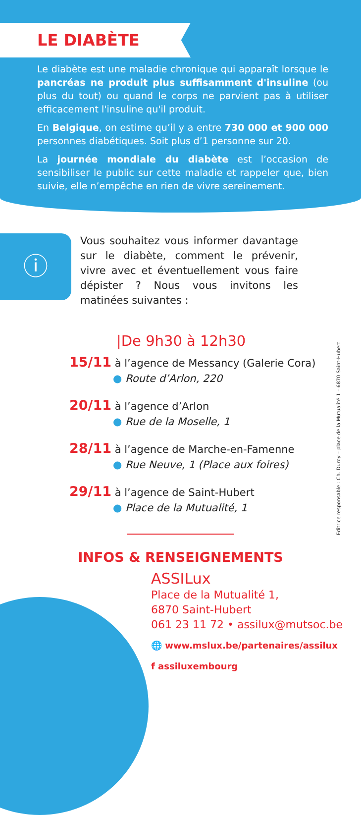LE DIABÈTE
Le diabète est une maladie chronique qui apparaît lorsque le pancréas ne produit plus suffisamment d'insuline (ou plus du tout) ou quand le corps ne parvient pas à utiliser efficacement l'insuline qu'il produit.
En Belgique, on estime qu’il y a entre 730 000 et 900 000 personnes diabétiques. Soit plus d’1 personne sur 20.
La journée mondiale du diabète est l’occasion de sensibiliser le public sur cette maladie et rappeler que, bien suivie, elle n’empêche en rien de vivre sereinement.
ⓘ
Vous souhaitez vous informer davantage sur le diabète, comment le prévenir, vivre avec et éventuellement vous faire dépister ? Nous vous invitons les matinées suivantes :
|De 9h30 à 12h30
15/11 à l’agence de Messancy (Galerie Cora)
● Route d’Arlon, 220
20/11 à l’agence d’Arlon
● Rue de la Moselle, 1
28/11 à l’agence de Marche-en-Famenne
● Rue Neuve, 1 (Place aux foires)
29/11 à l’agence de Saint-Hubert
● Place de la Mutualité, 1
Editrice responsable : Ch. Duroy – place de la Mutualité 1 – 6870 Saint-Hubert
INFOS & RENSEIGNEMENTS
ASSILux
Place de la Mutualité 1,
6870 Saint-Hubert
061 23 11 72 • assilux@mutsoc.be
🌐 www.mslux.be/partenaires/assilux
f assiluxembourg